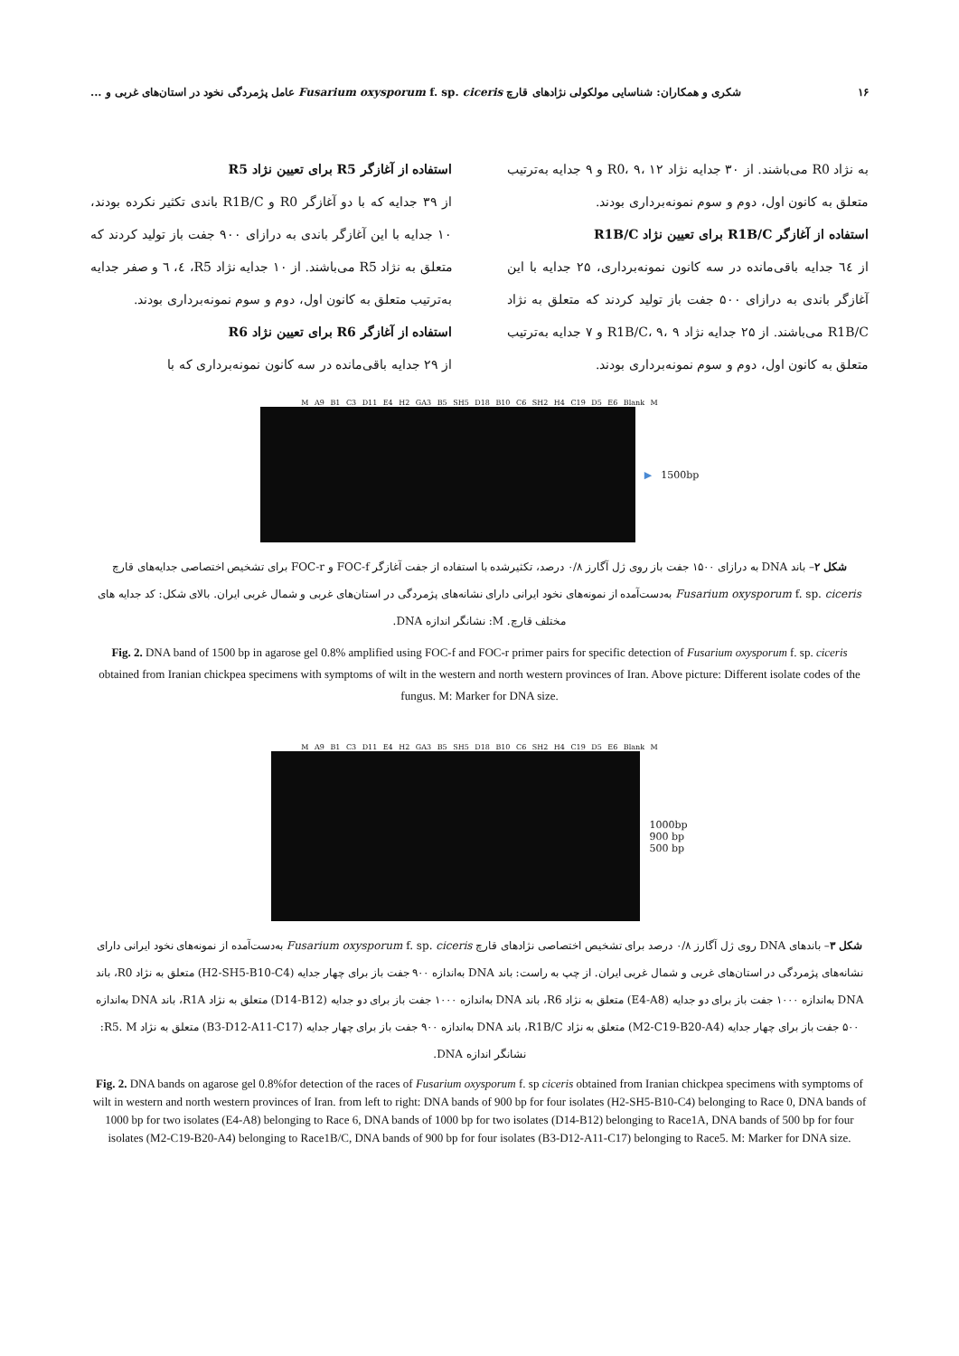۱۶ شکری و همکاران: شناسایی مولکولی نژادهای قارچ Fusarium oxysporum f. sp. ciceris عامل پژمردگی نخود در استان‌های غربی و ...
به نژاد R0 می‌باشند. از ۳۰ جدایه نژاد R0، ۹، ۱۲ و ۹ جدایه به‌ترتیب متعلق به کانون اول، دوم و سوم نمونه‌برداری بودند.
استفاده از آغازگر R1B/C برای تعیین نژاد R1B/C
از ٦٤ جدایه باقی‌مانده در سه کانون نمونه‌برداری، ۲۵ جدایه با این آغازگر باندی به درازای ۵۰۰ جفت باز تولید کردند که متعلق به نژاد R1B/C می‌باشند. از ۲۵ جدایه نژاد R1B/C، ۹، ۹ و ۷ جدایه به‌ترتیب متعلق به کانون اول، دوم و سوم نمونه‌برداری بودند.
استفاده از آغازگر R5 برای تعیین نژاد R5
از ۳۹ جدایه که با دو آغازگر R0 و R1B/C باندی تکثیر نکرده بودند، ۱۰ جدایه با این آغازگر باندی به درازای ۹۰۰ جفت باز تولید کردند که متعلق به نژاد R5 می‌باشند. از ۱۰ جدایه نژاد R5، ٤، ٦ و صفر جدایه به‌ترتیب متعلق به کانون اول، دوم و سوم نمونه‌برداری بودند.
استفاده از آغازگر R6 برای تعیین نژاد R6
از ۲۹ جدایه باقی‌مانده در سه کانون نمونه‌برداری که با
M A9 B1 C3 D11 E4 H2 GA3 B5 SH5 D18 B10 C6 SH2 H4 C19 D5 E6 Blank M
▶ 1500bp
شکل ۲– باند DNA به درازای ۱۵۰۰ جفت باز روی ژل آگارز ۰/۸ درصد، تکثیرشده با استفاده از جفت آغازگر FOC-f و FOC-r برای تشخیص اختصاصی جدایه‌های قارچ Fusarium oxysporum f. sp. ciceris به‌دست‌آمده از نمونه‌های نخود ایرانی دارای نشانه‌های پژمردگی در استان‌های غربی و شمال غربی ایران. بالای شکل: کد جدایه های مختلف قارچ. M: نشانگر اندازه DNA.
Fig. 2. DNA band of 1500 bp in agarose gel 0.8% amplified using FOC-f and FOC-r primer pairs for specific detection of Fusarium oxysporum f. sp. ciceris obtained from Iranian chickpea specimens with symptoms of wilt in the western and north western provinces of Iran. Above picture: Different isolate codes of the fungus. M: Marker for DNA size.
M A9 B1 C3 D11 E4 H2 GA3 B5 SH5 D18 B10 C6 SH2 H4 C19 D5 E6 Blank M
1000bp
900 bp
500 bp
شکل ۳– باندهای DNA روی ژل آگارز ۰/۸ درصد برای تشخیص اختصاصی نژادهای قارچ Fusarium oxysporum f. sp. ciceris به‌دست‌آمده از نمونه‌های نخود ایرانی دارای نشانه‌های پژمردگی در استان‌های غربی و شمال غربی ایران. از چپ به راست: باند DNA به‌اندازه ۹۰۰ جفت باز برای چهار جدایه (H2-SH5-B10-C4) متعلق به نژاد R0، باند DNA به‌اندازه ۱۰۰۰ جفت باز برای دو جدایه (E4-A8) متعلق به نژاد R6، باند DNA به‌اندازه ۱۰۰۰ جفت باز برای دو جدایه (D14-B12) متعلق به نژاد R1A، باند DNA به‌اندازه ۵۰۰ جفت باز برای چهار جدایه (M2-C19-B20-A4) متعلق به نژاد R1B/C، باند DNA به‌اندازه ۹۰۰ جفت باز برای چهار جدایه (B3-D12-A11-C17) متعلق به نژاد R5. M: نشانگر اندازه DNA.
Fig. 2. DNA bands on agarose gel 0.8%for detection of the races of Fusarium oxysporum f. sp ciceris obtained from Iranian chickpea specimens with symptoms of wilt in western and north western provinces of Iran. from left to right: DNA bands of 900 bp for four isolates (H2-SH5-B10-C4) belonging to Race 0, DNA bands of 1000 bp for two isolates (E4-A8) belonging to Race 6, DNA bands of 1000 bp for two isolates (D14-B12) belonging to Race1A, DNA bands of 500 bp for four isolates (M2-C19-B20-A4) belonging to Race1B/C, DNA bands of 900 bp for four isolates (B3-D12-A11-C17) belonging to Race5. M: Marker for DNA size.